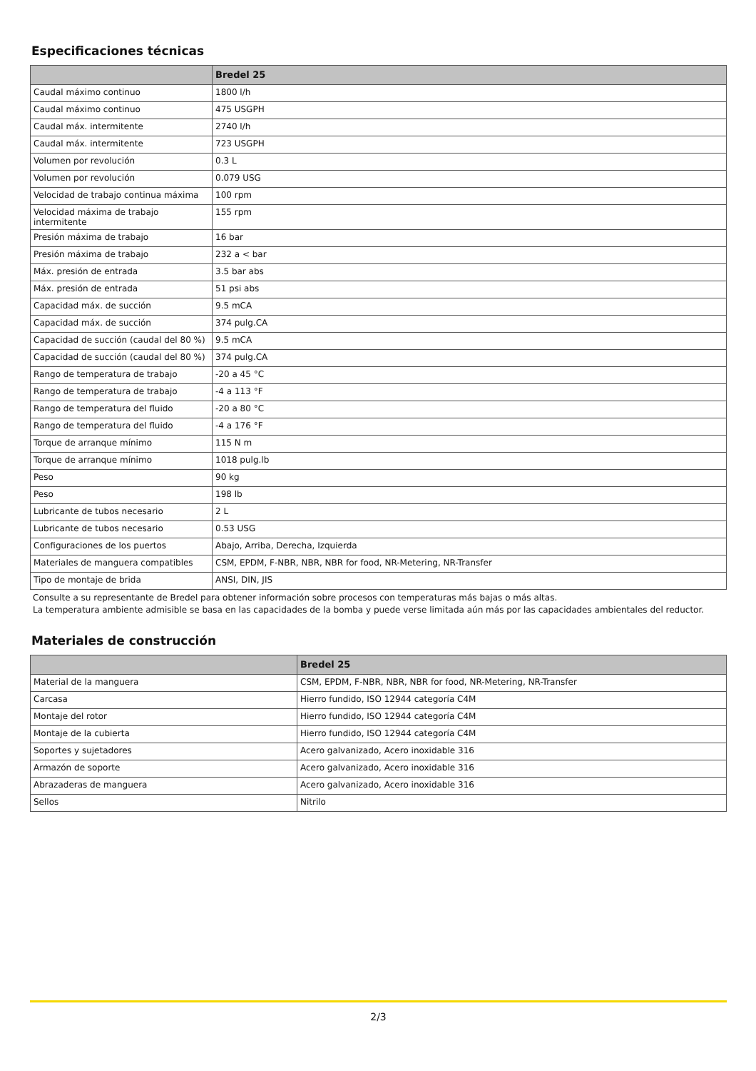Especificaciones técnicas
| | Bredel 25 |
| --- | --- |
| Caudal máximo continuo | 1800 l/h |
| Caudal máximo continuo | 475 USGPH |
| Caudal máx. intermitente | 2740 l/h |
| Caudal máx. intermitente | 723 USGPH |
| Volumen por revolución | 0.3 L |
| Volumen por revolución | 0.079 USG |
| Velocidad de trabajo continua máxima | 100 rpm |
| Velocidad máxima de trabajo intermitente | 155 rpm |
| Presión máxima de trabajo | 16 bar |
| Presión máxima de trabajo | 232 a < bar |
| Máx. presión de entrada | 3.5 bar abs |
| Máx. presión de entrada | 51 psi abs |
| Capacidad máx. de succión | 9.5 mCA |
| Capacidad máx. de succión | 374 pulg.CA |
| Capacidad de succión (caudal del 80 %) | 9.5 mCA |
| Capacidad de succión (caudal del 80 %) | 374 pulg.CA |
| Rango de temperatura de trabajo | -20 a 45 °C |
| Rango de temperatura de trabajo | -4 a 113 °F |
| Rango de temperatura del fluido | -20 a 80 °C |
| Rango de temperatura del fluido | -4 a 176 °F |
| Torque de arranque mínimo | 115 N m |
| Torque de arranque mínimo | 1018 pulg.lb |
| Peso | 90 kg |
| Peso | 198 lb |
| Lubricante de tubos necesario | 2 L |
| Lubricante de tubos necesario | 0.53 USG |
| Configuraciones de los puertos | Abajo, Arriba, Derecha, Izquierda |
| Materiales de manguera compatibles | CSM, EPDM, F-NBR, NBR, NBR for food, NR-Metering, NR-Transfer |
| Tipo de montaje de brida | ANSI, DIN, JIS |
Consulte a su representante de Bredel para obtener información sobre procesos con temperaturas más bajas o más altas.
La temperatura ambiente admisible se basa en las capacidades de la bomba y puede verse limitada aún más por las capacidades ambientales del reductor.
Materiales de construcción
| | Bredel 25 |
| --- | --- |
| Material de la manguera | CSM, EPDM, F-NBR, NBR, NBR for food, NR-Metering, NR-Transfer |
| Carcasa | Hierro fundido, ISO 12944 categoría C4M |
| Montaje del rotor | Hierro fundido, ISO 12944 categoría C4M |
| Montaje de la cubierta | Hierro fundido, ISO 12944 categoría C4M |
| Soportes y sujetadores | Acero galvanizado, Acero inoxidable 316 |
| Armazón de soporte | Acero galvanizado, Acero inoxidable 316 |
| Abrazaderas de manguera | Acero galvanizado, Acero inoxidable 316 |
| Sellos | Nitrilo |
2/3